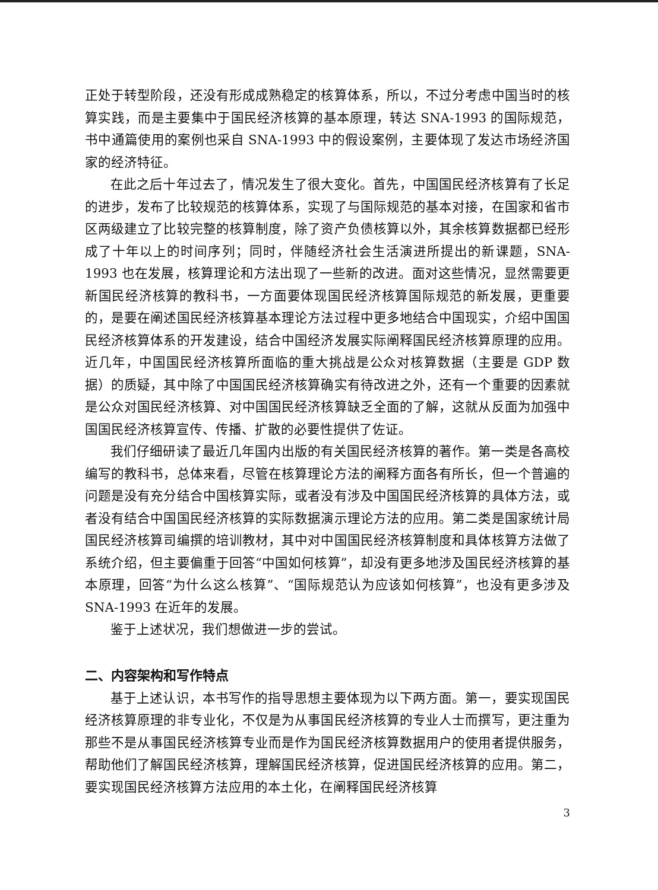正处于转型阶段，还没有形成成熟稳定的核算体系，所以，不过分考虑中国当时的核算实践，而是主要集中于国民经济核算的基本原理，转达 SNA-1993 的国际规范，书中通篇使用的案例也采自 SNA-1993 中的假设案例，主要体现了发达市场经济国家的经济特征。
在此之后十年过去了，情况发生了很大变化。首先，中国国民经济核算有了长足的进步，发布了比较规范的核算体系，实现了与国际规范的基本对接，在国家和省市区两级建立了比较完整的核算制度，除了资产负债核算以外，其余核算数据都已经形成了十年以上的时间序列；同时，伴随经济社会生活演进所提出的新课题，SNA-1993 也在发展，核算理论和方法出现了一些新的改进。面对这些情况，显然需要更新国民经济核算的教科书，一方面要体现国民经济核算国际规范的新发展，更重要的，是要在阐述国民经济核算基本理论方法过程中更多地结合中国现实，介绍中国国民经济核算体系的开发建设，结合中国经济发展实际阐释国民经济核算原理的应用。近几年，中国国民经济核算所面临的重大挑战是公众对核算数据（主要是 GDP 数据）的质疑，其中除了中国国民经济核算确实有待改进之外，还有一个重要的因素就是公众对国民经济核算、对中国国民经济核算缺乏全面的了解，这就从反面为加强中国国民经济核算宣传、传播、扩散的必要性提供了佐证。
我们仔细研读了最近几年国内出版的有关国民经济核算的著作。第一类是各高校编写的教科书，总体来看，尽管在核算理论方法的阐释方面各有所长，但一个普遍的问题是没有充分结合中国核算实际，或者没有涉及中国国民经济核算的具体方法，或者没有结合中国国民经济核算的实际数据演示理论方法的应用。第二类是国家统计局国民经济核算司编撰的培训教材，其中对中国国民经济核算制度和具体核算方法做了系统介绍，但主要偏重于回答“中国如何核算”，却没有更多地涉及国民经济核算的基本原理，回答“为什么这么核算”、“国际规范认为应该如何核算”，也没有更多涉及 SNA-1993 在近年的发展。
鉴于上述状况，我们想做进一步的尝试。
二、内容架构和写作特点
基于上述认识，本书写作的指导思想主要体现为以下两方面。第一，要实现国民经济核算原理的非专业化，不仅是为从事国民经济核算的专业人士而撰写，更注重为那些不是从事国民经济核算专业而是作为国民经济核算数据用户的使用者提供服务，帮助他们了解国民经济核算，理解国民经济核算，促进国民经济核算的应用。第二，要实现国民经济核算方法应用的本土化，在阐释国民经济核算
3